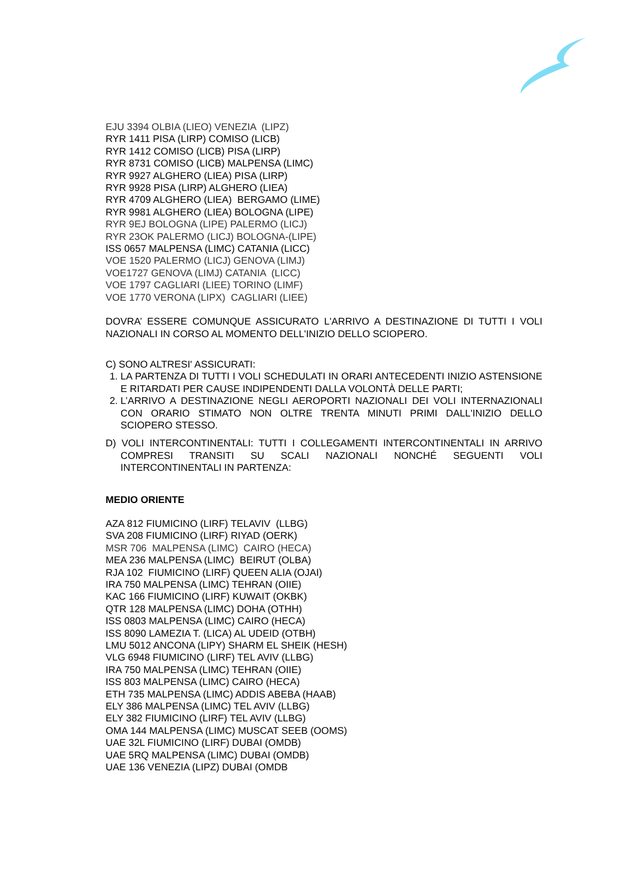EJU 3394 OLBIA (LIEO) VENEZIA (LIPZ)
RYR 1411 PISA (LIRP) COMISO (LICB)
RYR 1412 COMISO (LICB) PISA (LIRP)
RYR 8731 COMISO (LICB) MALPENSA (LIMC)
RYR 9927 ALGHERO (LIEA) PISA (LIRP)
RYR 9928 PISA (LIRP) ALGHERO (LIEA)
RYR 4709 ALGHERO (LIEA) BERGAMO (LIME)
RYR 9981 ALGHERO (LIEA) BOLOGNA (LIPE)
RYR 9EJ BOLOGNA (LIPE) PALERMO (LICJ)
RYR 23OK PALERMO (LICJ) BOLOGNA-(LIPE)
ISS 0657 MALPENSA (LIMC) CATANIA (LICC)
VOE 1520 PALERMO (LICJ) GENOVA (LIMJ)
VOE1727 GENOVA (LIMJ) CATANIA (LICC)
VOE 1797 CAGLIARI (LIEE) TORINO (LIMF)
VOE 1770 VERONA (LIPX) CAGLIARI (LIEE)
DOVRA’ ESSERE COMUNQUE ASSICURATO L'ARRIVO A DESTINAZIONE DI TUTTI I VOLI NAZIONALI IN CORSO AL MOMENTO DELL'INIZIO DELLO SCIOPERO.
C) SONO ALTRESI' ASSICURATI:
1. LA PARTENZA DI TUTTI I VOLI SCHEDULATI IN ORARI ANTECEDENTI INIZIO ASTENSIONE E RITARDATI PER CAUSE INDIPENDENTI DALLA VOLONTÀ DELLE PARTI;
2. L’ARRIVO A DESTINAZIONE NEGLI AEROPORTI NAZIONALI DEI VOLI INTERNAZIONALI CON ORARIO STIMATO NON OLTRE TRENTA MINUTI PRIMI DALL'INIZIO DELLO SCIOPERO STESSO.
D) VOLI INTERCONTINENTALI: TUTTI I COLLEGAMENTI INTERCONTINENTALI IN ARRIVO COMPRESI TRANSITI SU SCALI NAZIONALI NONCHÉ SEGUENTI VOLI INTERCONTINENTALI IN PARTENZA:
MEDIO ORIENTE
AZA 812 FIUMICINO (LIRF) TELAVIV (LLBG)
SVA 208 FIUMICINO (LIRF) RIYAD (OERK)
MSR 706 MALPENSA (LIMC) CAIRO (HECA)
MEA 236 MALPENSA (LIMC) BEIRUT (OLBA)
RJA 102 FIUMICINO (LIRF) QUEEN ALIA (OJAI)
IRA 750 MALPENSA (LIMC) TEHRAN (OIIE)
KAC 166 FIUMICINO (LIRF) KUWAIT (OKBK)
QTR 128 MALPENSA (LIMC) DOHA (OTHH)
ISS 0803 MALPENSA (LIMC) CAIRO (HECA)
ISS 8090 LAMEZIA T. (LICA) AL UDEID (OTBH)
LMU 5012 ANCONA (LIPY) SHARM EL SHEIK (HESH)
VLG 6948 FIUMICINO (LIRF) TEL AVIV (LLBG)
IRA 750 MALPENSA (LIMC) TEHRAN (OIIE)
ISS 803 MALPENSA (LIMC) CAIRO (HECA)
ETH 735 MALPENSA (LIMC) ADDIS ABEBA (HAAB)
ELY 386 MALPENSA (LIMC) TEL AVIV (LLBG)
ELY 382 FIUMICINO (LIRF) TEL AVIV (LLBG)
OMA 144 MALPENSA (LIMC) MUSCAT SEEB (OOMS)
UAE 32L FIUMICINO (LIRF) DUBAI (OMDB)
UAE 5RQ MALPENSA (LIMC) DUBAI (OMDB)
UAE 136 VENEZIA (LIPZ) DUBAI (OMDB